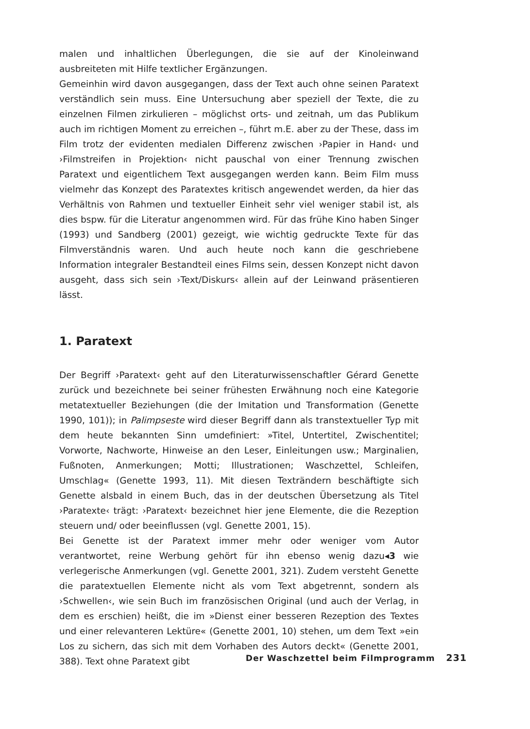malen und inhaltlichen Überlegungen, die sie auf der Kinoleinwand ausbreiteten mit Hilfe textlicher Ergänzungen.
Gemeinhin wird davon ausgegangen, dass der Text auch ohne seinen Paratext verständlich sein muss. Eine Untersuchung aber speziell der Texte, die zu einzelnen Filmen zirkulieren – möglichst orts- und zeitnah, um das Publikum auch im richtigen Moment zu erreichen –, führt m.E. aber zu der These, dass im Film trotz der evidenten medialen Differenz zwischen ›Papier in Hand‹ und ›Filmstreifen in Projektion‹ nicht pauschal von einer Trennung zwischen Paratext und eigentlichem Text ausgegangen werden kann. Beim Film muss vielmehr das Konzept des Paratextes kritisch angewendet werden, da hier das Verhältnis von Rahmen und textueller Einheit sehr viel weniger stabil ist, als dies bspw. für die Literatur angenommen wird. Für das frühe Kino haben Singer (1993) und Sandberg (2001) gezeigt, wie wichtig gedruckte Texte für das Filmverständnis waren. Und auch heute noch kann die geschriebene Information integraler Bestandteil eines Films sein, dessen Konzept nicht davon ausgeht, dass sich sein ›Text/Diskurs‹ allein auf der Leinwand präsentieren lässt.
1. Paratext
Der Begriff ›Paratext‹ geht auf den Literaturwissenschaftler Gérard Genette zurück und bezeichnete bei seiner frühesten Erwähnung noch eine Kategorie metatextueller Beziehungen (die der Imitation und Transformation (Genette 1990, 101)); in Palimpseste wird dieser Begriff dann als transtextueller Typ mit dem heute bekannten Sinn umdefiniert: »Titel, Untertitel, Zwischentitel; Vorworte, Nachworte, Hinweise an den Leser, Einleitungen usw.; Marginalien, Fußnoten, Anmerkungen; Motti; Illustrationen; Waschzettel, Schleifen, Umschlag« (Genette 1993, 11). Mit diesen Texträndern beschäftigte sich Genette alsbald in einem Buch, das in der deutschen Übersetzung als Titel ›Paratexte‹ trägt: ›Paratext‹ bezeichnet hier jene Elemente, die die Rezeption steuern und/ oder beeinflussen (vgl. Genette 2001, 15).
Bei Genette ist der Paratext immer mehr oder weniger vom Autor verantwortet, reine Werbung gehört für ihn ebenso wenig dazu◂3 wie verlegerische Anmerkungen (vgl. Genette 2001, 321). Zudem versteht Genette die paratextuellen Elemente nicht als vom Text abgetrennt, sondern als ›Schwellen‹, wie sein Buch im französischen Original (und auch der Verlag, in dem es erschien) heißt, die im »Dienst einer besseren Rezeption des Textes und einer relevanteren Lektüre« (Genette 2001, 10) stehen, um dem Text »ein Los zu sichern, das sich mit dem Vorhaben des Autors deckt« (Genette 2001, 388). Text ohne Paratext gibt
Der Waschzettel beim Filmprogramm 231